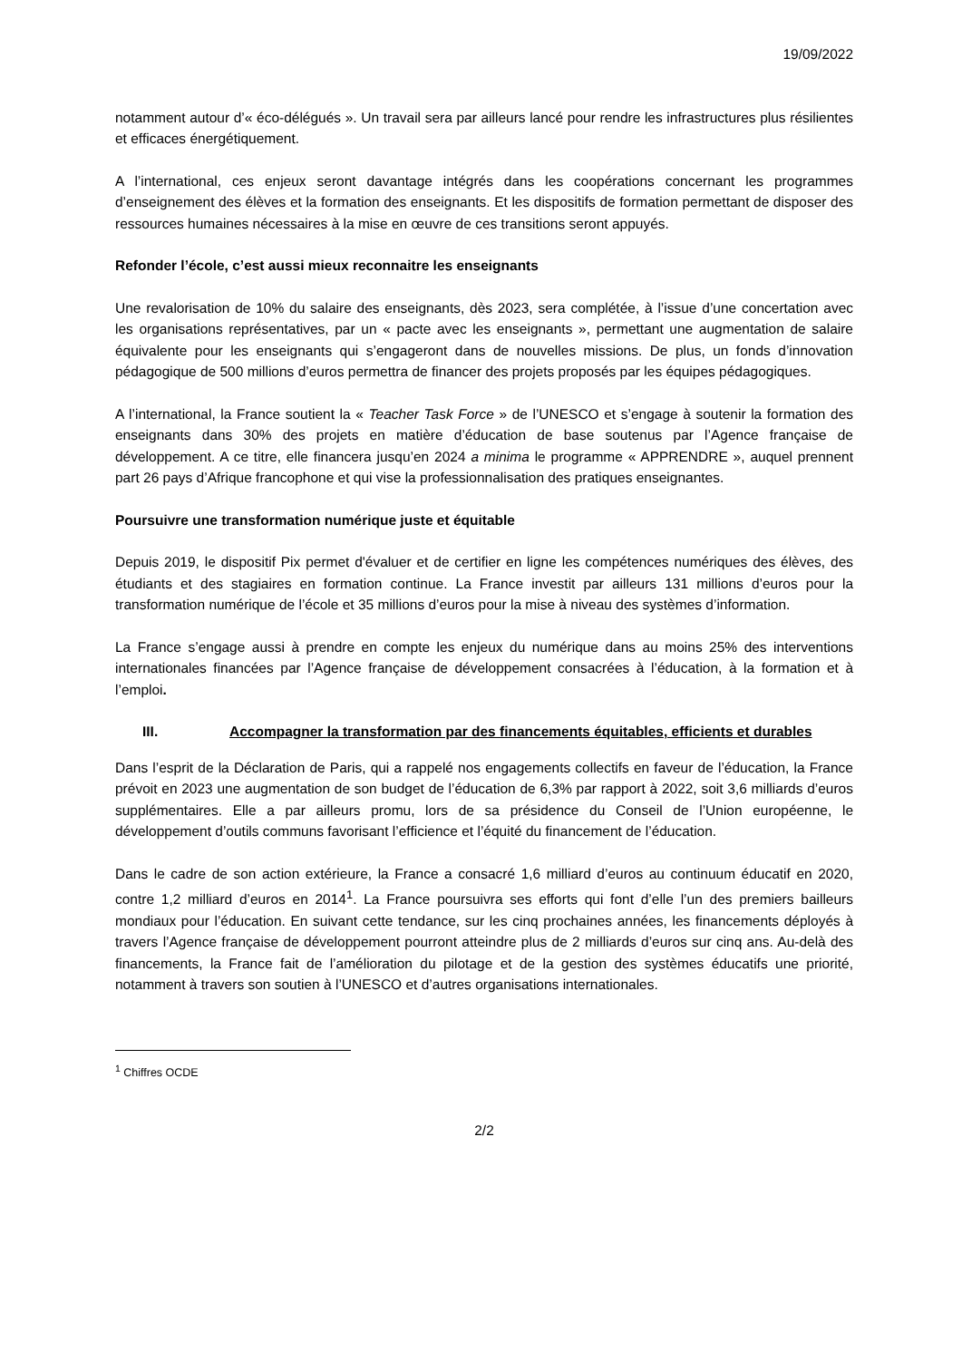19/09/2022
notamment autour d’« éco-délégués ». Un travail sera par ailleurs lancé pour rendre les infrastructures plus résilientes et efficaces énergétiquement.
A l’international, ces enjeux seront davantage intégrés dans les coopérations concernant les programmes d’enseignement des élèves et la formation des enseignants. Et les dispositifs de formation permettant de disposer des ressources humaines nécessaires à la mise en œuvre de ces transitions seront appuyés.
Refonder l’école, c’est aussi mieux reconnaitre les enseignants
Une revalorisation de 10% du salaire des enseignants, dès 2023, sera complétée, à l’issue d’une concertation avec les organisations représentatives, par un « pacte avec les enseignants », permettant une augmentation de salaire équivalente pour les enseignants qui s’engageront dans de nouvelles missions. De plus, un fonds d’innovation pédagogique de 500 millions d’euros permettra de financer des projets proposés par les équipes pédagogiques.
A l’international, la France soutient la « Teacher Task Force » de l’UNESCO et s’engage à soutenir la formation des enseignants dans 30% des projets en matière d’éducation de base soutenus par l’Agence française de développement. A ce titre, elle financera jusqu’en 2024 a minima le programme « APPRENDRE », auquel prennent part 26 pays d’Afrique francophone et qui vise la professionnalisation des pratiques enseignantes.
Poursuivre une transformation numérique juste et équitable
Depuis 2019, le dispositif Pix permet d'évaluer et de certifier en ligne les compétences numériques des élèves, des étudiants et des stagiaires en formation continue. La France investit par ailleurs 131 millions d’euros pour la transformation numérique de l’école et 35 millions d’euros pour la mise à niveau des systèmes d’information.
La France s’engage aussi à prendre en compte les enjeux du numérique dans au moins 25% des interventions internationales financées par l’Agence française de développement consacrées à l’éducation, à la formation et à l’emploi.
III. Accompagner la transformation par des financements équitables, efficients et durables
Dans l’esprit de la Déclaration de Paris, qui a rappelé nos engagements collectifs en faveur de l’éducation, la France prévoit en 2023 une augmentation de son budget de l’éducation de 6,3% par rapport à 2022, soit 3,6 milliards d’euros supplémentaires. Elle a par ailleurs promu, lors de sa présidence du Conseil de l’Union européenne, le développement d’outils communs favorisant l’efficience et l’équité du financement de l’éducation.
Dans le cadre de son action extérieure, la France a consacré 1,6 milliard d’euros au continuum éducatif en 2020, contre 1,2 milliard d’euros en 2014<sup>1</sup>. La France poursuivra ses efforts qui font d’elle l’un des premiers bailleurs mondiaux pour l’éducation. En suivant cette tendance, sur les cinq prochaines années, les financements déployés à travers l’Agence française de développement pourront atteindre plus de 2 milliards d’euros sur cinq ans. Au-delà des financements, la France fait de l’amélioration du pilotage et de la gestion des systèmes éducatifs une priorité, notamment à travers son soutien à l’UNESCO et d’autres organisations internationales.
<sup>1</sup> Chiffres OCDE
2/2